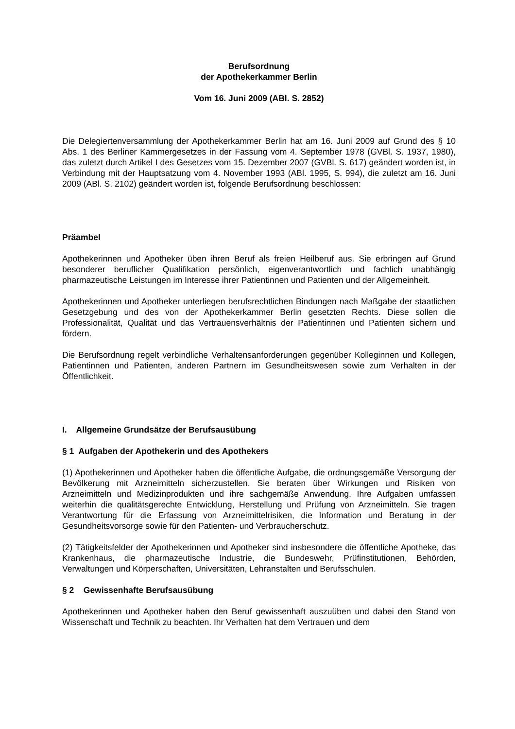Berufsordnung
der Apothekerkammer Berlin
Vom 16. Juni 2009 (ABl. S. 2852)
Die Delegiertenversammlung der Apothekerkammer Berlin hat am 16. Juni 2009 auf Grund des § 10 Abs. 1 des Berliner Kammergesetzes in der Fassung vom 4. September 1978 (GVBl. S. 1937, 1980), das zuletzt durch Artikel I des Gesetzes vom 15. Dezember 2007 (GVBl. S. 617) geändert worden ist, in Verbindung mit der Hauptsatzung vom 4. November 1993 (ABl. 1995, S. 994), die zuletzt am 16. Juni 2009 (ABl. S. 2102) geändert worden ist, folgende Berufsordnung beschlossen:
Präambel
Apothekerinnen und Apotheker üben ihren Beruf als freien Heilberuf aus. Sie erbringen auf Grund besonderer beruflicher Qualifikation persönlich, eigenverantwortlich und fachlich unabhängig pharmazeutische Leistungen im Interesse ihrer Patientinnen und Patienten und der Allgemeinheit.
Apothekerinnen und Apotheker unterliegen berufsrechtlichen Bindungen nach Maßgabe der staatlichen Gesetzgebung und des von der Apothekerkammer Berlin gesetzten Rechts. Diese sollen die Professionalität, Qualität und das Vertrauensverhältnis der Patientinnen und Patienten sichern und fördern.
Die Berufsordnung regelt verbindliche Verhaltensanforderungen gegenüber Kolleginnen und Kollegen, Patientinnen und Patienten, anderen Partnern im Gesundheitswesen sowie zum Verhalten in der Öffentlichkeit.
I. Allgemeine Grundsätze der Berufsausübung
§ 1 Aufgaben der Apothekerin und des Apothekers
(1) Apothekerinnen und Apotheker haben die öffentliche Aufgabe, die ordnungsgemäße Versorgung der Bevölkerung mit Arzneimitteln sicherzustellen. Sie beraten über Wirkungen und Risiken von Arzneimitteln und Medizinprodukten und ihre sachgemäße Anwendung. Ihre Aufgaben umfassen weiterhin die qualitätsgerechte Entwicklung, Herstellung und Prüfung von Arzneimitteln. Sie tragen Verantwortung für die Erfassung von Arzneimittelrisiken, die Information und Beratung in der Gesundheitsvorsorge sowie für den Patienten- und Verbraucherschutz.
(2) Tätigkeitsfelder der Apothekerinnen und Apotheker sind insbesondere die öffentliche Apotheke, das Krankenhaus, die pharmazeutische Industrie, die Bundeswehr, Prüfinstitutionen, Behörden, Verwaltungen und Körperschaften, Universitäten, Lehranstalten und Berufsschulen.
§ 2 Gewissenhafte Berufsausübung
Apothekerinnen und Apotheker haben den Beruf gewissenhaft auszuüben und dabei den Stand von Wissenschaft und Technik zu beachten. Ihr Verhalten hat dem Vertrauen und dem